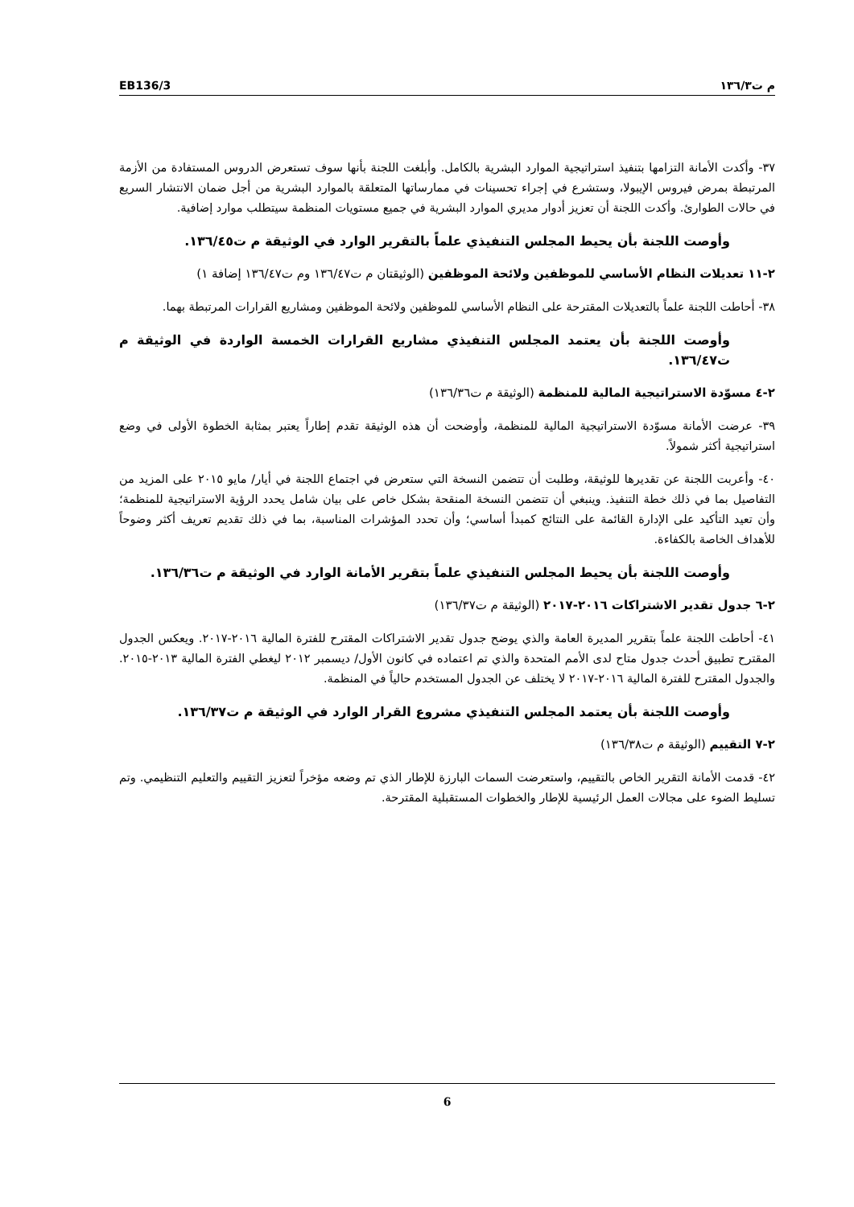EB136/3 م ت١٣٦/٣
٣٧- وأكدت الأمانة التزامها بتنفيذ استراتيجية الموارد البشرية بالكامل. وأبلغت اللجنة بأنها سوف تستعرض الدروس المستفادة من الأزمة المرتبطة بمرض فيروس الإيبولا، وستشرع في إجراء تحسينات في ممارساتها المتعلقة بالموارد البشرية من أجل ضمان الانتشار السريع في حالات الطوارئ. وأكدت اللجنة أن تعزيز أدوار مديري الموارد البشرية في جميع مستويات المنظمة سيتطلب موارد إضافية.
وأوصت اللجنة بأن يحيط المجلس التنفيذي علماً بالتقرير الوارد في الوثيقة م ت١٣٦/٤٥.
٢-١١ تعديلات النظام الأساسي للموظفين ولائحة الموظفين (الوثيقتان م ت١٣٦/٤٧ وم ت١٣٦/٤٧ إضافة ١)
٣٨- أحاطت اللجنة علماً بالتعديلات المقترحة على النظام الأساسي للموظفين ولائحة الموظفين ومشاريع القرارات المرتبطة بهما.
وأوصت اللجنة بأن يعتمد المجلس التنفيذي مشاريع القرارات الخمسة الواردة في الوثيقة م ت١٣٦/٤٧.
٢-٤ مسوّدة الاستراتيجية المالية للمنظمة (الوثيقة م ت١٣٦/٣٦)
٣٩- عرضت الأمانة مسوّدة الاستراتيجية المالية للمنظمة، وأوضحت أن هذه الوثيقة تقدم إطاراً يعتبر بمثابة الخطوة الأولى في وضع استراتيجية أكثر شمولاً.
٤٠- وأعربت اللجنة عن تقديرها للوثيقة، وطلبت أن تتضمن النسخة التي ستعرض في اجتماع اللجنة في أيار/ مايو ٢٠١٥ على المزيد من التفاصيل بما في ذلك خطة التنفيذ. وينبغي أن تتضمن النسخة المنقحة بشكل خاص على بيان شامل يحدد الرؤية الاستراتيجية للمنظمة؛ وأن تعيد التأكيد على الإدارة القائمة على النتائج كمبدأ أساسي؛ وأن تحدد المؤشرات المناسبة، بما في ذلك تقديم تعريف أكثر وضوحاً للأهداف الخاصة بالكفاءة.
وأوصت اللجنة بأن يحيط المجلس التنفيذي علماً بتقرير الأمانة الوارد في الوثيقة م ت١٣٦/٣٦.
٢-٦ جدول تقدير الاشتراكات ٢٠١٦-٢٠١٧ (الوثيقة م ت١٣٦/٣٧)
٤١- أحاطت اللجنة علماً بتقرير المديرة العامة والذي يوضح جدول تقدير الاشتراكات المقترح للفترة المالية ٢٠١٦-٢٠١٧. ويعكس الجدول المقترح تطبيق أحدث جدول متاح لدى الأمم المتحدة والذي تم اعتماده في كانون الأول/ ديسمبر ٢٠١٢ ليغطي الفترة المالية ٢٠١٣-٢٠١٥. والجدول المقترح للفترة المالية ٢٠١٦-٢٠١٧ لا يختلف عن الجدول المستخدم حالياً في المنظمة.
وأوصت اللجنة بأن يعتمد المجلس التنفيذي مشروع القرار الوارد في الوثيقة م ت١٣٦/٣٧.
٢-٧ التقييم (الوثيقة م ت١٣٦/٣٨)
٤٢- قدمت الأمانة التقرير الخاص بالتقييم، واستعرضت السمات البارزة للإطار الذي تم وضعه مؤخراً لتعزيز التقييم والتعليم التنظيمي. وتم تسليط الضوء على مجالات العمل الرئيسية للإطار والخطوات المستقبلية المقترحة.
6